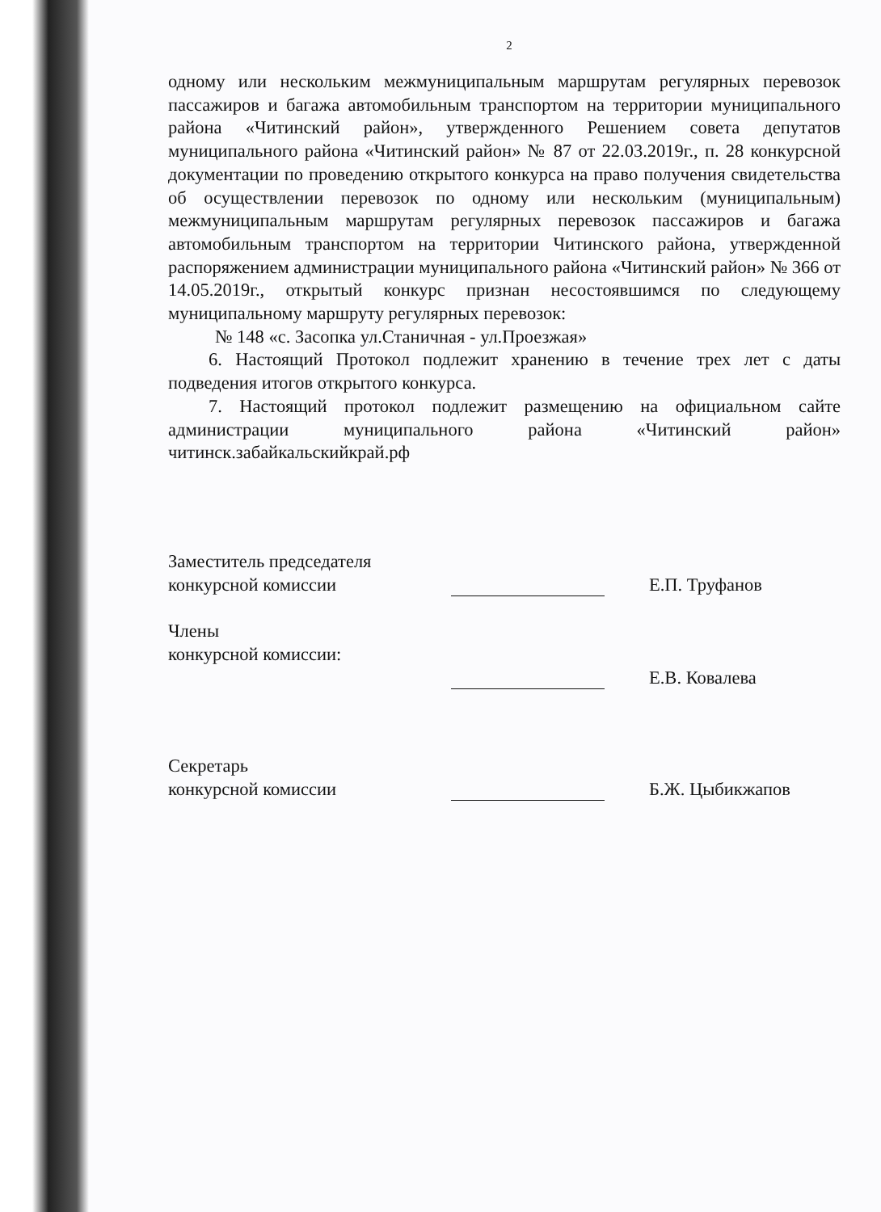2
одному или нескольким межмуниципальным маршрутам регулярных перевозок пассажиров и багажа автомобильным транспортом на территории муниципального района «Читинский район», утвержденного Решением совета депутатов муниципального района «Читинский район» № 87 от 22.03.2019г., п. 28 конкурсной документации по проведению открытого конкурса на право получения свидетельства об осуществлении перевозок по одному или нескольким (муниципальным) межмуниципальным маршрутам регулярных перевозок пассажиров и багажа автомобильным транспортом на территории Читинского района, утвержденной распоряжением администрации муниципального района «Читинский район» № 366 от 14.05.2019г., открытый конкурс признан несостоявшимся по следующему муниципальному маршруту регулярных перевозок:
№ 148 «с. Засопка ул.Станичная - ул.Проезжая»
6. Настоящий Протокол подлежит хранению в течение трех лет с даты подведения итогов открытого конкурса.
7. Настоящий протокол подлежит размещению на официальном сайте администрации муниципального района «Читинский район» читинск.забайкальскийкрай.рф
Заместитель председателя
конкурсной комиссии
Е.П. Труфанов
Члены
конкурсной комиссии:
Е.В. Ковалева
Секретарь
конкурсной комиссии
Б.Ж. Цыбикжапов